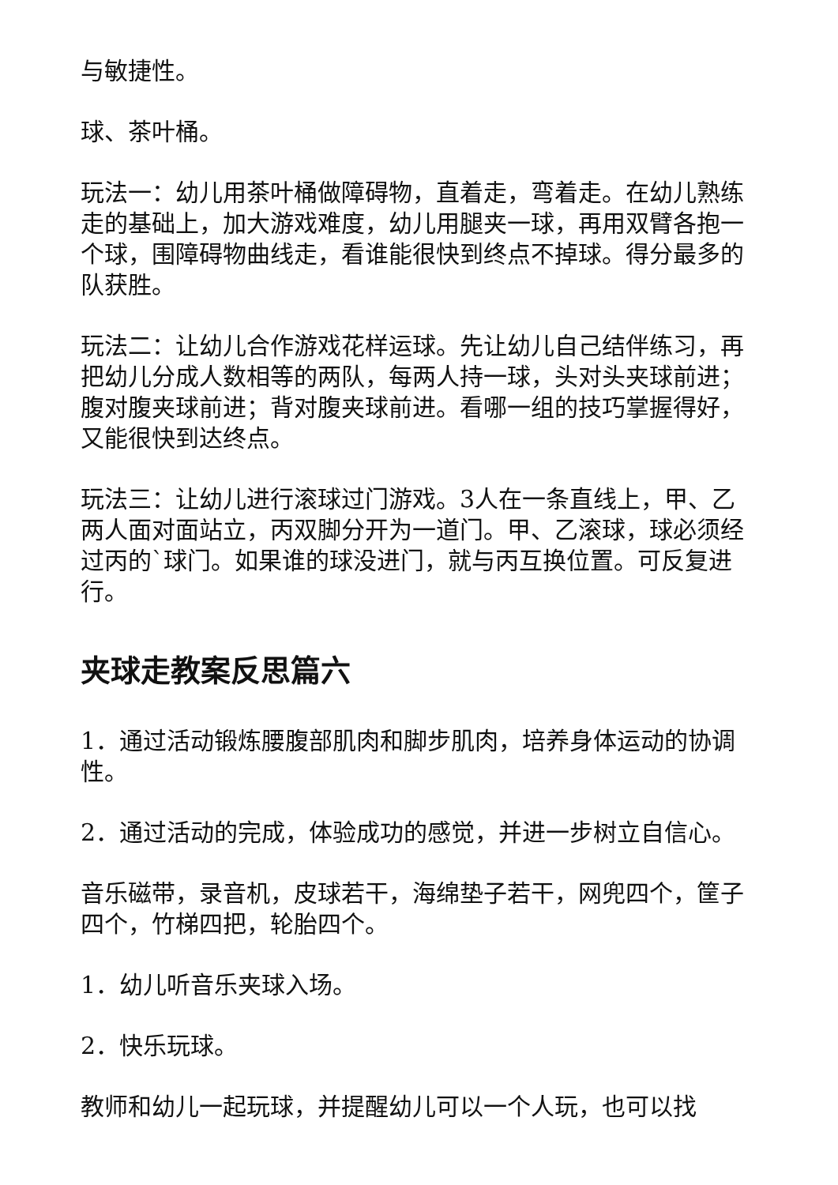与敏捷性。
球、茶叶桶。
玩法一：幼儿用茶叶桶做障碍物，直着走，弯着走。在幼儿熟练走的基础上，加大游戏难度，幼儿用腿夹一球，再用双臂各抱一个球，围障碍物曲线走，看谁能很快到终点不掉球。得分最多的队获胜。
玩法二：让幼儿合作游戏花样运球。先让幼儿自己结伴练习，再把幼儿分成人数相等的两队，每两人持一球，头对头夹球前进；腹对腹夹球前进；背对腹夹球前进。看哪一组的技巧掌握得好，又能很快到达终点。
玩法三：让幼儿进行滚球过门游戏。3人在一条直线上，甲、乙两人面对面站立，丙双脚分开为一道门。甲、乙滚球，球必须经过丙的`球门。如果谁的球没进门，就与丙互换位置。可反复进行。
夹球走教案反思篇六
1．通过活动锻炼腰腹部肌肉和脚步肌肉，培养身体运动的协调性。
2．通过活动的完成，体验成功的感觉，并进一步树立自信心。
音乐磁带，录音机，皮球若干，海绵垫子若干，网兜四个，筐子四个，竹梯四把，轮胎四个。
1．幼儿听音乐夹球入场。
2．快乐玩球。
教师和幼儿一起玩球，并提醒幼儿可以一个人玩，也可以找